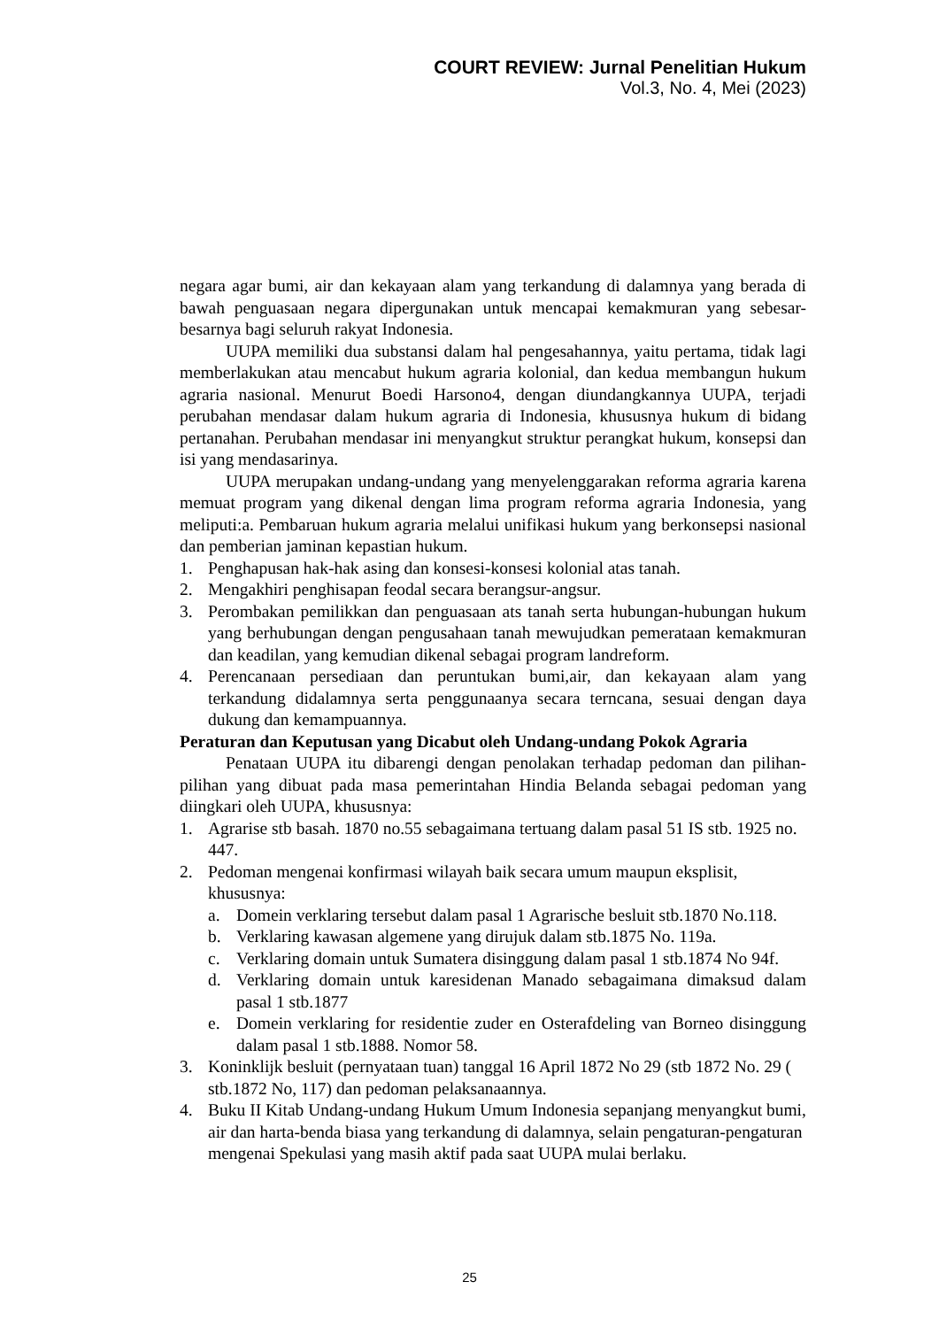COURT REVIEW: Jurnal Penelitian Hukum
Vol.3, No. 4, Mei (2023)
negara agar bumi, air dan kekayaan alam yang terkandung di dalamnya yang berada di bawah penguasaan negara dipergunakan untuk mencapai kemakmuran yang sebesar-besarnya bagi seluruh rakyat Indonesia.
UUPA memiliki dua substansi dalam hal pengesahannya, yaitu pertama, tidak lagi memberlakukan atau mencabut hukum agraria kolonial, dan kedua membangun hukum agraria nasional. Menurut Boedi Harsono4, dengan diundangkannya UUPA, terjadi perubahan mendasar dalam hukum agraria di Indonesia, khususnya hukum di bidang pertanahan. Perubahan mendasar ini menyangkut struktur perangkat hukum, konsepsi dan isi yang mendasarinya.
UUPA merupakan undang-undang yang menyelenggarakan reforma agraria karena memuat program yang dikenal dengan lima program reforma agraria Indonesia, yang meliputi:a. Pembaruan hukum agraria melalui unifikasi hukum yang berkonsepsi nasional dan pemberian jaminan kepastian hukum.
1. Penghapusan hak-hak asing dan konsesi-konsesi kolonial atas tanah.
2. Mengakhiri penghisapan feodal secara berangsur-angsur.
3. Perombakan pemilikkan dan penguasaan ats tanah serta hubungan-hubungan hukum yang berhubungan dengan pengusahaan tanah mewujudkan pemerataan kemakmuran dan keadilan, yang kemudian dikenal sebagai program landreform.
4. Perencanaan persediaan dan peruntukan bumi,air, dan kekayaan alam yang terkandung didalamnya serta penggunaanya secara terncana, sesuai dengan daya dukung dan kemampuannya.
Peraturan dan Keputusan yang Dicabut oleh Undang-undang Pokok Agraria
Penataan UUPA itu dibarengi dengan penolakan terhadap pedoman dan pilihan-pilihan yang dibuat pada masa pemerintahan Hindia Belanda sebagai pedoman yang diingkari oleh UUPA, khususnya:
1. Agrarise stb basah. 1870 no.55 sebagaimana tertuang dalam pasal 51 IS stb. 1925 no. 447.
2. Pedoman mengenai konfirmasi wilayah baik secara umum maupun eksplisit, khususnya:
a. Domein verklaring tersebut dalam pasal 1 Agrarische besluit stb.1870 No.118.
b. Verklaring kawasan algemene yang dirujuk dalam stb.1875 No. 119a.
c. Verklaring domain untuk Sumatera disinggung dalam pasal 1 stb.1874 No 94f.
d. Verklaring domain untuk karesidenan Manado sebagaimana dimaksud dalam pasal 1 stb.1877
e. Domein verklaring for residentie zuder en Osterafdeling van Borneo disinggung dalam pasal 1 stb.1888. Nomor 58.
3. Koninklijk besluit (pernyataan tuan) tanggal 16 April 1872 No 29 (stb 1872 No. 29 ( stb.1872 No, 117) dan pedoman pelaksanaannya.
4. Buku II Kitab Undang-undang Hukum Umum Indonesia sepanjang menyangkut bumi, air dan harta-benda biasa yang terkandung di dalamnya, selain pengaturan-pengaturan mengenai Spekulasi yang masih aktif pada saat UUPA mulai berlaku.
25